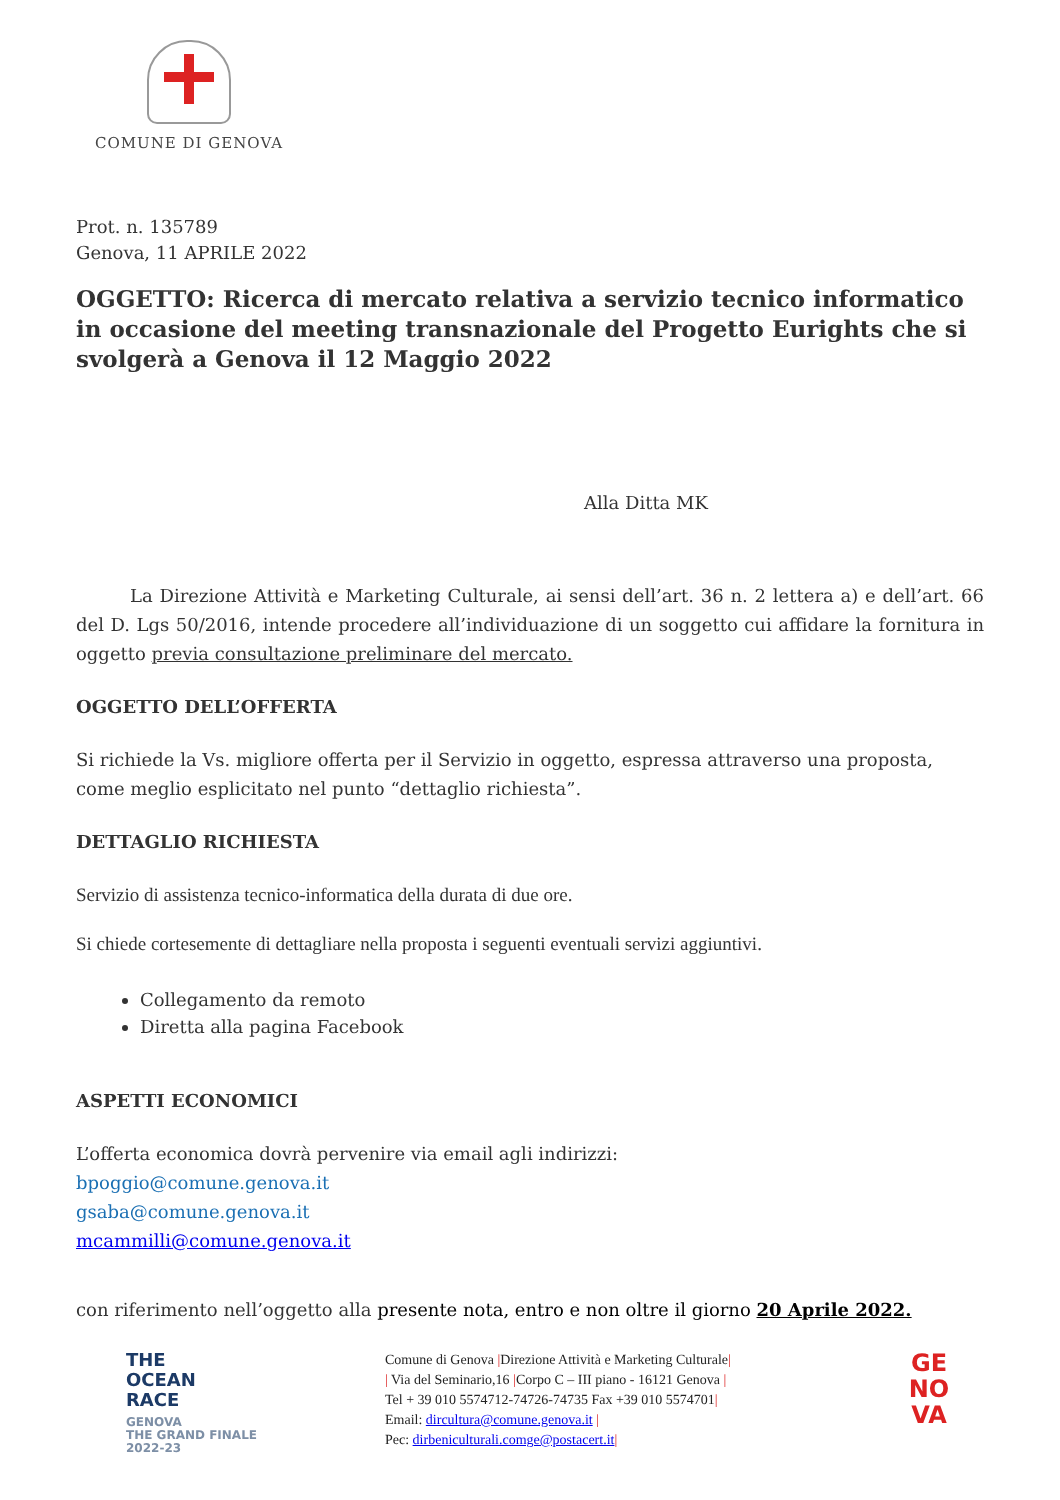COMUNE DI GENOVA
Prot. n. 135789
Genova, 11 APRILE 2022
OGGETTO: Ricerca di mercato relativa a servizio tecnico informatico in occasione del meeting transnazionale del Progetto Eurights che si svolgerà a Genova il 12 Maggio 2022
Alla Ditta MK
   La Direzione Attività e Marketing Culturale, ai sensi dell’art. 36 n. 2 lettera a) e dell’art. 66 del D. Lgs 50/2016, intende procedere all’individuazione di un soggetto cui affidare la fornitura in oggetto previa consultazione preliminare del mercato.
OGGETTO DELL’OFFERTA
Si richiede la Vs. migliore offerta per il Servizio in oggetto, espressa attraverso una proposta, come meglio esplicitato nel punto “dettaglio richiesta”.
DETTAGLIO RICHIESTA
Servizio di assistenza tecnico-informatica della durata di due ore.
Si chiede cortesemente di dettagliare nella proposta i seguenti eventuali servizi aggiuntivi.
Collegamento da remoto
Diretta alla pagina Facebook
ASPETTI ECONOMICI
L’offerta economica dovrà pervenire via email agli indirizzi:
bpoggio@comune.genova.it
gsaba@comune.genova.it
mcammilli@comune.genova.it
con riferimento nell’oggetto alla presente nota, entro e non oltre il giorno 20 Aprile 2022.
THE
OCEAN
RACE
GENOVA
THE GRAND FINALE
2022-23
Comune di Genova |Direzione Attività e Marketing Culturale|
| Via del Seminario,16 |Corpo C – III piano - 16121 Genova |
Tel + 39 010 5574712-74726-74735 Fax +39 010 5574701|
Email: dircultura@comune.genova.it |
Pec: dirbeniculturali.comge@postacert.it|
GE
NO
VA